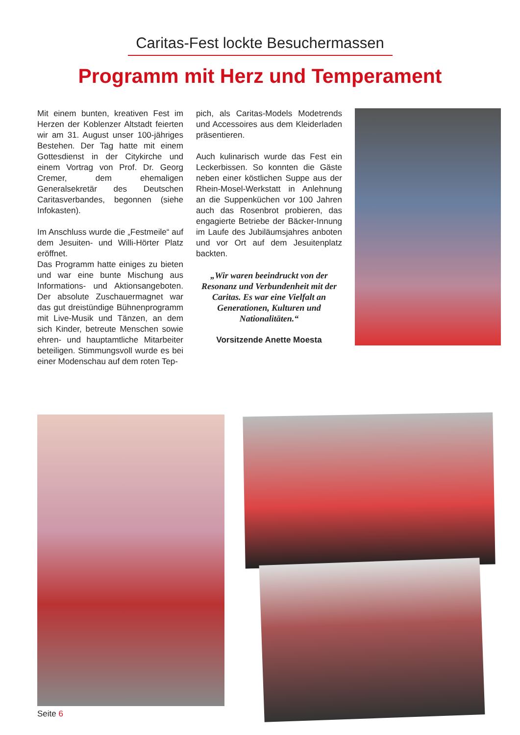Caritas-Fest lockte Besuchermassen
Programm mit Herz und Temperament
Mit einem bunten, kreativen Fest im Herzen der Koblenzer Altstadt feierten wir am 31. August unser 100-jähriges Bestehen. Der Tag hatte mit einem Got­tesdienst in der Citykirche und einem Vortrag von Prof. Dr. Georg Cremer, dem ehemaligen Generalsekretär des Deutschen Caritasverbandes, begon­nen (siehe Infokasten).
Im Anschluss wurde die „Festmeile“ auf dem Jesuiten- und Willi-Hörter Platz eröffnet.
Das Programm hatte einiges zu bie­ten und war eine bunte Mischung aus Informations- und Aktionsangeboten. Der absolute Zuschauermagnet war das gut dreistündige Bühnenprogramm mit Live-Musik und Tänzen, an dem sich Kinder, betreute Menschen sowie ehren- und hauptamtliche Mitarbeiter beteiligen. Stimmungsvoll wurde es bei einer Modenschau auf dem roten Tep-
pich, als Caritas-Models Modetrends und Accessoires aus dem Kleiderladen präsentieren.
Auch kulinarisch wurde das Fest ein Leckerbissen. So konnten die Gäste neben einer köstlichen Suppe aus der Rhein-Mosel-Werkstatt in Anlehnung an die Suppenküchen vor 100 Jahren auch das Rosenbrot probieren, das enga­gierte Betriebe der Bäcker-Innung im Laufe des Jubiläumsjahres anboten und vor Ort auf dem Jesuitenplatz backten.
„Wir waren beeindruckt von der Resonanz und Verbundenheit mit der Caritas. Es war eine Vielfalt an Generationen, Kulturen und Nationalitäten.“
Vorsitzende Anette Moesta
Seite 6